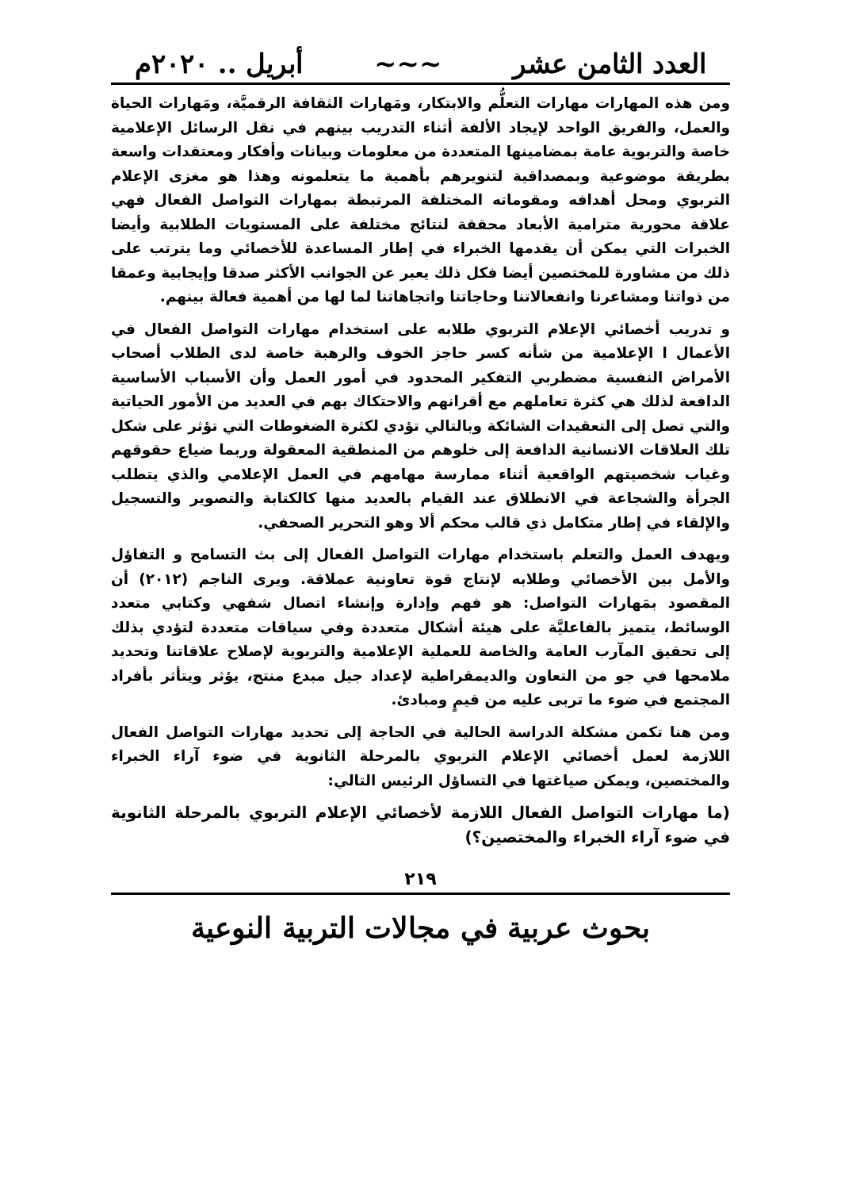العدد الثامن عشر ~~~ أبريل .. ٢٠٢٠م
ومن هذه المهارات مهارات التعلُّم والابتكار، ومَهارات الثقافة الرقميَّة، ومَهارات الحياة والعمل، والفريق الواحد لإيجاد الألفة أثناء التدريب بينهم في نقل الرسائل الإعلامية خاصة والتربوية عامة بمضامينها المتعددة من معلومات وبيانات وأفكار ومعتقدات واسعة بطريقة موضوعية وبمصداقية لتنويرهم بأهمية ما يتعلمونه وهذا هو مغزى الإعلام التربوي ومحل أهدافه ومقوماته المختلفة المرتبطة بمهارات التواصل الفعال فهي علاقة محورية مترامية الأبعاد محققة لنتائج مختلفة على المستويات الطلابية وأيضا الخبرات التي يمكن أن يقدمها الخبراء في إطار المساعدة للأخصائي وما يترتب على ذلك من مشاورة للمختصين أيضا فكل ذلك يعبر عن الجوانب الأكثر صدقا وإيجابية وعمقا من ذواتنا ومشاعرنا وانفعالاتنا وحاجاتنا واتجاهاتنا لما لها من أهمية فعالة بينهم.
و تدريب أخصائي الإعلام التربوي طلابه على استخدام مهارات التواصل الفعال في الأعمال ا الإعلامية من شأنه كسر حاجز الخوف والرهبة خاصة لدى الطلاب أصحاب الأمراض النفسية مضطربي التفكير المحدود في أمور العمل وأن الأسباب الأساسية الدافعة لذلك هي كثرة تعاملهم مع أقرانهم والاحتكاك بهم في العديد من الأمور الحياتية والتي تصل إلى التعقيدات الشائكة وبالتالي تؤدي لكثرة الضغوطات التي تؤثر على شكل تلك العلاقات الانسانية الدافعة إلى خلوهم من المنطقية المعقولة وربما ضياع حقوقهم وغياب شخصيتهم الواقعية أثناء ممارسة مهامهم في العمل الإعلامي والذي يتطلب الجرأة والشجاعة في الانطلاق عند القيام بالعديد منها كالكتابة والتصوير والتسجيل والإلقاء في إطار متكامل ذي قالب محكم ألا وهو التحرير الصحفي.
ويهدف العمل والتعلم باستخدام مهارات التواصل الفعال إلى بث التسامح و التفاؤل والأمل بين الأخصائي وطلابه لإنتاج قوة تعاونية عملاقة. ويرى الناجم (٢٠١٢) أن المقصود بمَهارات التواصل: هو فهم وإدارة وإنشاء اتصال شفهي وكتابي متعدد الوسائط، يتميز بالفاعليَّة على هيئة أشكال متعددة وفي سياقات متعددة لتؤدي بذلك إلى تحقيق المآرب العامة والخاصة للعملية الإعلامية والتربوية لإصلاح علاقاتنا وتحديد ملامحها في جو من التعاون والديمقراطية لإعداد جيل مبدع منتج، يؤثر ويتأثر بأفراد المجتمع في ضوء ما تربى عليه من قيمٍ ومبادئ.
ومن هنا تكمن مشكلة الدراسة الحالية في الحاجة إلى تحديد مهارات التواصل الفعال اللازمة لعمل أخصائي الإعلام التربوي بالمرحلة الثانوية في ضوء آراء الخبراء والمختصين، ويمكن صياغتها في التساؤل الرئيس التالي:
(ما مهارات التواصل الفعال اللازمة لأخصائي الإعلام التربوي بالمرحلة الثانوية في ضوء آراء الخبراء والمختصين؟)
٢١٩
بحوث عربية في مجالات التربية النوعية